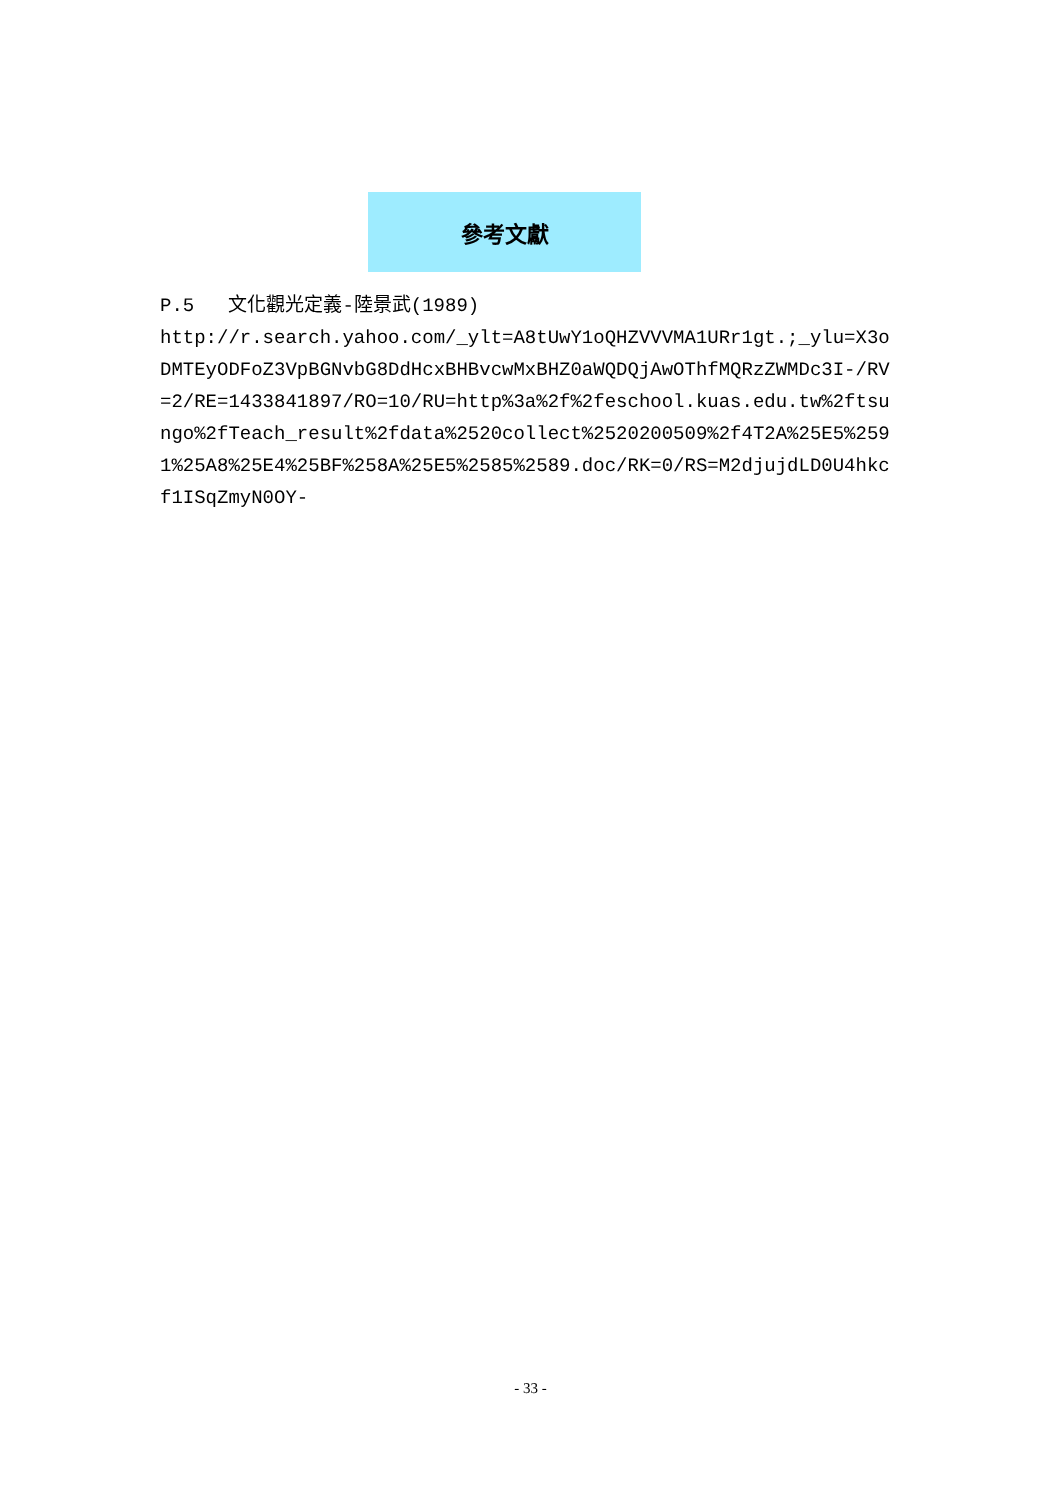參考文獻
P.5 文化觀光定義-陸景武(1989)
http://r.search.yahoo.com/_ylt=A8tUwY1oQHZVVVMA1URr1gt.;_ylu=X3oDMTEyODFoZ3VpBGNvbG8DdHcxBHBvcwMxBHZ0aWQDQjAwOThfMQRzZWMDc3I-/RV=2/RE=1433841897/RO=10/RU=http%3a%2f%2feschool.kuas.edu.tw%2ftsungo%2fTeach_result%2fdata%2520collect%2520200509%2f4T2A%25E5%2591%25A8%25E4%25BF%258A%25E5%2585%2589.doc/RK=0/RS=M2djujdLD0U4hkcf1ISqZmyN0OY-
- 33 -